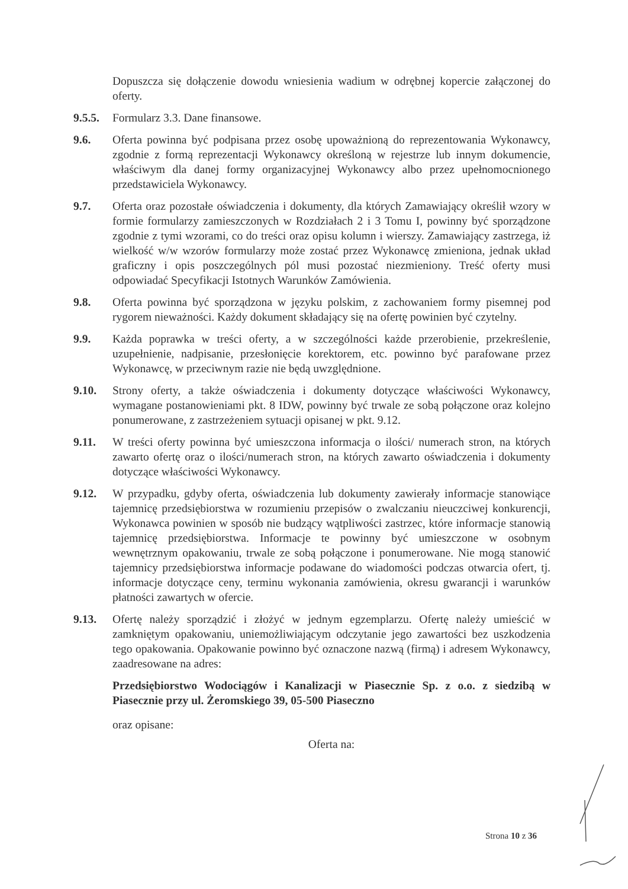Dopuszcza się dołączenie dowodu wniesienia wadium w odrębnej kopercie załączonej do oferty.
9.5.5.
Formularz 3.3. Dane finansowe.
9.6. Oferta powinna być podpisana przez osobę upoważnioną do reprezentowania Wykonawcy, zgodnie z formą reprezentacji Wykonawcy określoną w rejestrze lub innym dokumencie, właściwym dla danej formy organizacyjnej Wykonawcy albo przez upełnomocnionego przedstawiciela Wykonawcy.
9.7. Oferta oraz pozostałe oświadczenia i dokumenty, dla których Zamawiający określił wzory w formie formularzy zamieszczonych w Rozdziałach 2 i 3 Tomu I, powinny być sporządzone zgodnie z tymi wzorami, co do treści oraz opisu kolumn i wierszy. Zamawiający zastrzega, iż wielkość w/w wzorów formularzy może zostać przez Wykonawcę zmieniona, jednak układ graficzny i opis poszczególnych pól musi pozostać niezmieniony. Treść oferty musi odpowiadać Specyfikacji Istotnych Warunków Zamówienia.
9.8. Oferta powinna być sporządzona w języku polskim, z zachowaniem formy pisemnej pod rygorem nieważności. Każdy dokument składający się na ofertę powinien być czytelny.
9.9. Każda poprawka w treści oferty, a w szczególności każde przerobienie, przekreślenie, uzupełnienie, nadpisanie, przesłonięcie korektorem, etc. powinno być parafowane przez Wykonawcę, w przeciwnym razie nie będą uwzględnione.
9.10. Strony oferty, a także oświadczenia i dokumenty dotyczące właściwości Wykonawcy, wymagane postanowieniami pkt. 8 IDW, powinny być trwale ze sobą połączone oraz kolejno ponumerowane, z zastrzeżeniem sytuacji opisanej w pkt. 9.12.
9.11. W treści oferty powinna być umieszczona informacja o ilości/ numerach stron, na których zawarto ofertę oraz o ilości/numerach stron, na których zawarto oświadczenia i dokumenty dotyczące właściwości Wykonawcy.
9.12. W przypadku, gdyby oferta, oświadczenia lub dokumenty zawierały informacje stanowiące tajemnicę przedsiębiorstwa w rozumieniu przepisów o zwalczaniu nieuczciwej konkurencji, Wykonawca powinien w sposób nie budzący wątpliwości zastrzec, które informacje stanowią tajemnicę przedsiębiorstwa. Informacje te powinny być umieszczone w osobnym wewnętrznym opakowaniu, trwale ze sobą połączone i ponumerowane. Nie mogą stanowić tajemnicy przedsiębiorstwa informacje podawane do wiadomości podczas otwarcia ofert, tj. informacje dotyczące ceny, terminu wykonania zamówienia, okresu gwarancji i warunków płatności zawartych w ofercie.
9.13. Ofertę należy sporządzić i złożyć w jednym egzemplarzu. Ofertę należy umieścić w zamkniętym opakowaniu, uniemożliwiającym odczytanie jego zawartości bez uszkodzenia tego opakowania. Opakowanie powinno być oznaczone nazwą (firmą) i adresem Wykonawcy, zaadresowane na adres:
Przedsiębiorstwo Wodociągów i Kanalizacji w Piasecznie Sp. z o.o. z siedzibą w Piasecznie przy ul. Żeromskiego 39, 05-500 Piaseczno
oraz opisane:
Oferta na:
Strona 10 z 36